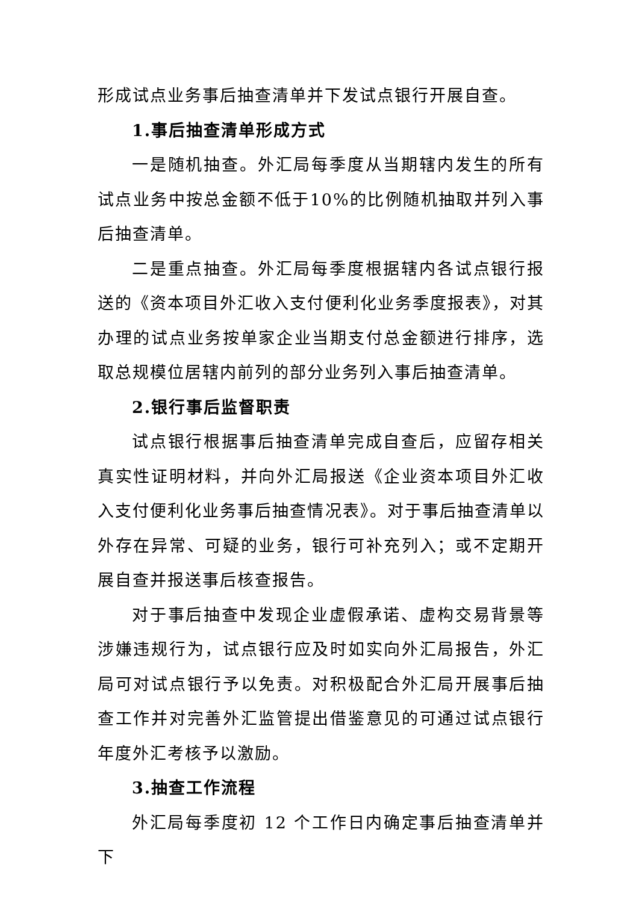形成试点业务事后抽查清单并下发试点银行开展自查。
1.事后抽查清单形成方式
一是随机抽查。外汇局每季度从当期辖内发生的所有试点业务中按总金额不低于10%的比例随机抽取并列入事后抽查清单。
二是重点抽查。外汇局每季度根据辖内各试点银行报送的《资本项目外汇收入支付便利化业务季度报表》，对其办理的试点业务按单家企业当期支付总金额进行排序，选取总规模位居辖内前列的部分业务列入事后抽查清单。
2.银行事后监督职责
试点银行根据事后抽查清单完成自查后，应留存相关真实性证明材料，并向外汇局报送《企业资本项目外汇收入支付便利化业务事后抽查情况表》。对于事后抽查清单以外存在异常、可疑的业务，银行可补充列入；或不定期开展自查并报送事后核查报告。
对于事后抽查中发现企业虚假承诺、虚构交易背景等涉嫌违规行为，试点银行应及时如实向外汇局报告，外汇局可对试点银行予以免责。对积极配合外汇局开展事后抽查工作并对完善外汇监管提出借鉴意见的可通过试点银行年度外汇考核予以激励。
3.抽查工作流程
外汇局每季度初 12 个工作日内确定事后抽查清单并下